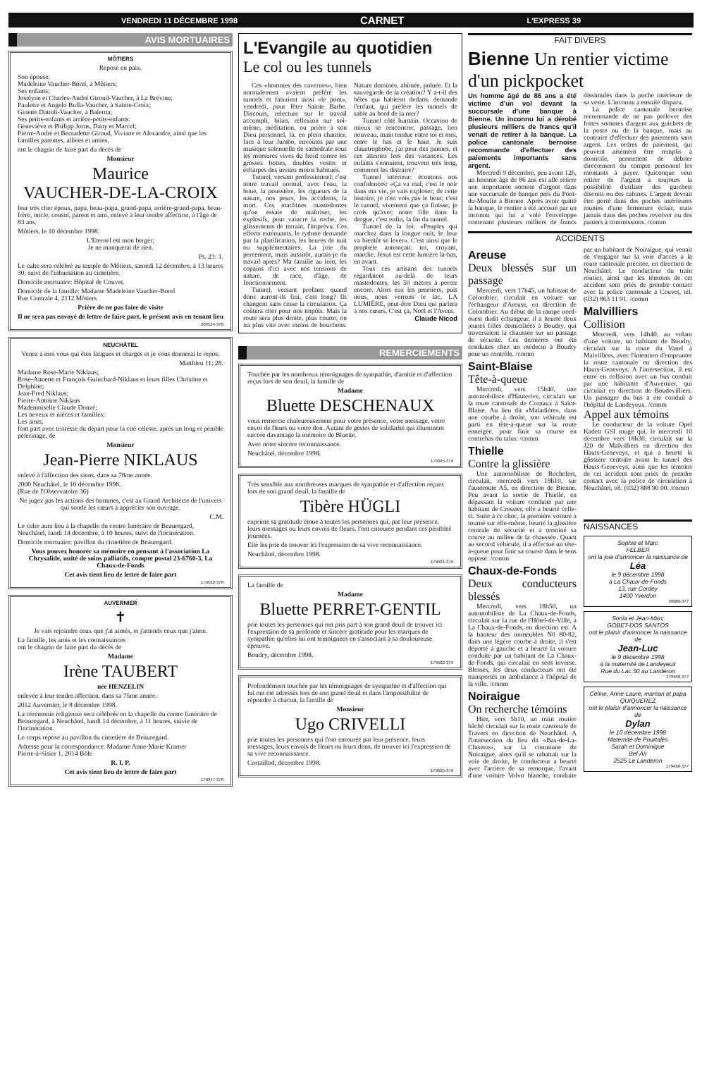VENDREDI 11 DÉCEMBRE 1998 CARNET L'EXPRESS 39
AVIS MORTUAIRES
MÔTIERS
Repose en paix.
Son épouse:
Madeleine Vaucher-Borel, à Môtiers;
Ses enfants:
Joselyne et Charles-André Giroud-Vaucher, à La Brévine;
Paulette et Angelo Bulla-Vaucher, à Sainte-Croix;
Ginette Dattoli-Vaucher, à Balerna;
Ses petits-enfants et arrière-petits-enfants:
Geneviève et Philipp Jorns, Dany et Marcel;
Pierre-André et Bernadette Giroud, Viviane et Alexandre, ainsi que les familles parentes, alliées et amies,
ont le chagrin de faire part du décès de
Monsieur
Maurice
VAUCHER-DE-LA-CROIX
leur très cher époux, papa, beau-papa, grand-papa, arrière-grand-papa, beau-frère, oncle, cousin, parent et ami, enlevé à leur tendre affection, à l'âge de 83 ans.
Môtiers, le 10 décembre 1998.
L'Eternel est mon berger;
Je ne manquerai de rien.
Ps. 23: 1.
Le culte sera célébré au temple de Môtiers, samedi 12 décembre, à 13 heures 30, suivi de l'inhumation au cimetière.
Domicile mortuaire: Hôpital de Couvet.
Domicile de la famille: Madame Madeleine Vaucher-Borel
Rue Centrale 4, 2112 Môtiers
Prière de ne pas faire de visite
Il ne sera pas envoyé de lettre de faire part, le présent avis en tenant lieu
206524-378
NEUCHÂTEL
Venez à moi vous qui êtes fatigués et chargés et je vous donnerai le repos.
Matthieu 11: 28.
Madame Rose-Marie Niklaus;
Rose-Annette et François Guinchard-Niklaus et leurs filles Christine et Delphine;
Jean-Fred Niklaus;
Pierre-Antoine Niklaus
Mademoiselle Claude Donzé;
Les neveux et nièces et familles;
Les amis,
font part avec tristesse du départ pour la cité céleste, après un long et pénible pèlerinage, de
Monsieur
Jean-Pierre NIKLAUS
enlevé à l'affection des siens, dans sa 78me année.
2000 Neuchâtel, le 10 décembre 1998.
(Rue de l'Observatoire 36)
Ne jugez pas les actions des hommes, c'est au Grand Architecte de l'univers qui sonde les cœurs à apprécier son ouvrage.
C.M.
Le culte aura lieu à la chapelle du centre funéraire de Beauregard, Neuchâtel, lundi 14 décembre, à 10 heures, suivi de l'incinération.
Domicile mortuaire: pavillon du cimetière de Beauregard.
Vous pouvez honorer sa mémoire en pensant à l'association La Chrysalide, unité de soins palliatifs, compte postal 23-6760-3, La Chaux-de-Fonds
Cet avis tient lieu de lettre de faire part
179532-378
AUVERNIER
✝
Je vais rejoindre ceux que j'ai aimés, et j'attends ceux que j'aime.
La famille, les amis et les connaissances
ont le chagrin de faire part du décès de
Madame
Irène TAUBERT
née HENZELIN
enlevée à leur tendre affection, dans sa 75me année.
2012 Auvernier, le 8 décembre 1998.
La cérémonie religieuse sera célébrée en la chapelle du centre funéraire de Beauregard, à Neuchâtel, lundi 14 décembre, à 11 heures, suivie de l'incinération.
Le corps repose au pavillon du cimetière de Beauregard.
Adresse pour la correspondance: Madame Anne-Marie Kramer
Pierre-à-Sisier 1, 2014 Bôle
R. I. P.
Cet avis tient lieu de lettre de faire part
179347-378
L'Evangile au quotidien
Le col ou les tunnels
Ces «hommes des cavernes», bien normalement avaient préféré les tunnels et faisaient ainsi «le pont», vendredi, pour fêter Sainte Barbe. Discours, relecture sur le travail accompli, bilan, réflexion sur soi-même, méditation, ou prière à son Dieu personnel, là, en plein chantier, face à leur Jumbo, envoûtés par une musique solennelle de cathédrale sous les morsures vives du froid contre les grosses bottes, doubles vestes et écharpes des invités moins habitués.
Tunnel, versant professionnel: c'est notre travail normal, avec l'eau, la boue, la poussière, les rigueurs de la nature, nos peurs, les accidents, la mort. Ces machines mastodontes qu'on essaie de maîtriser, les explosifs, pour vaincre la roche, les glissements de terrain, l'imprévu. Ces efforts exténuants, le rythme demandé par la planification, les heures de nuit ou supplémentaires. La joie du percement, mais aussitôt, aurais-je du travail après? Ma famille au loin, les copains d'ici avec nos tensions de nature, de race, d'âge, de fonctionnement.
Tunnel, versant profane: quand donc auront-ils fini, c'est long? Ils changent sans cesse la circulation. Ça coûtera cher pour nos impôts. Mais la route sera plus droite, plus courte, on ira plus vite avec moins de bouchons. Nature dominée, abîmée, poluée. Et la sauvegarde de la création? Y a-t-il des bêtes qui habitent dedans, demande l'enfant, qui préfère les tunnels de sable au bord de la mer?
Tunnel côté humain. Occasion de mieux se rencontrer, passage, lien nouveau, main tendue entre toi et moi, entre le bas et le haut. Je suis claustrophobe, j'ai peur des pannes, et ces attentes lors des vacances. Les enfants s'ennuient, trouvent très long, comment les distraire?
Tunnel intérieur: écoutons nos confidences: «Ça va mal, c'est le noir dans ma vie, je vais exploser; de cette histoire, je n'en vois pas le bout; c'est le tunnel, vivement que ça finisse; je crois qu'avec notre fille dans la drogue, c'est enfin, la fin du tunnel.
Tunnel de la foi: «Peuples qui marchez dans la longue nuit, le Jour va bientôt se lever». C'est ainsi que le prophète annonçait: toi, croyant, marche, Jésus est cette lumière là-bas, en avant.
Tous ces artisans des tunnels regardaient au-delà de leurs mastodontes, les 50 mètres à percer encore. Alors eux les premiers, puis nous, nous verrons le lac, LA LUMIÈRE, peut-être Dieu qui parlera à nos cœurs. C'est ça, Noël et l'Avent.
Claude Nicod
REMERCIEMENTS
Touchée par les nombreux témoignages de sympathie, d'amitié et d'affection reçus lors de son deuil, la famille de
Madame
Bluette DESCHENAUX
vous remercie chaleureusement pour votre présence, votre message, votre envoi de fleurs ou votre don. Autant de gestes de solidarité qui illuminent encore davantage la mémoire de Bluette.
Avec notre sincère reconnaissance.
Neuchâtel, décembre 1998.
179345-379
Très sensible aux nombreuses marques de sympathie et d'affection reçues lors de son grand deuil, la famille de
Tibère HÜGLI
exprime sa gratitude émue à toutes les personnes qui, par leur présence, leurs messages ou leurs envois de fleurs, l'ont entourée pendant ces pénibles journées.
Elle les prie de trouver ici l'expression de sa vive reconnaissance.
Neuchâtel, décembre 1998.
179521-379
La famille de
Madame
Bluette PERRET-GENTIL
prie toutes les personnes qui ont pris part à son grand deuil de trouver ici l'expression de sa profonde et sincère gratitude pour les marques de sympathie qu'elles lui ont témoignées en s'associant à sa douloureuse épreuve.
Boudry, décembre 1998.
179522-379
Profondément touchée par les témoignages de sympathie et d'affection qui lui ont été adressés lors de son grand deuil et dans l'impossibilité de répondre à chacun, la famille de
Monsieur
Ugo CRIVELLI
prie toutes les personnes qui l'ont entourée par leur présence, leurs messages, leurs envois de fleurs ou leurs dons, de trouver ici l'expression de sa vive reconnaissance.
Cortaillod, décembre 1998.
179525-379
FAIT DIVERS
Bienne Un rentier victime d'un pickpocket
Un homme âgé de 86 ans a été victime d'un vol devant la succursale d'une banque à Bienne. Un inconnu lui a dérobé plusieurs milliers de francs qu'il venait de retirer à la banque. La police cantonale bernoise recommande d'effectuer des paiements importants sans argent.
Mercredi 9 décembre, peu avant 12h, un homme âgé de 86 ans est allé retirer une importante somme d'argent dans une succursale de banque près du Pont-du-Moulin à Bienne. Après avoir quitté la banque, le rentier a été accosté par un inconnu qui lui a volé l'enveloppe contenant plusieurs milliers de francs dissimulés dans la poche intérieure de sa veste. L'inconnu a ensuite disparu.
La police cantonale bernoise recommande de ne pas prélever des fortes sommes d'argent aux guichets de la poste ou de la banque, mais au contraire d'effectuer des paiements sans argent. Les ordres de paiement, qui peuvent aisément être remplis à domicile, permettent de débiter directement du compte personnel les montants à payer. Quiconque veut retirer de l'argent a toujours la possibilité d'utiliser des guichets discrets ou des cabines. L'argent devrait être porté dans des poches intérieures munies d'une fermeture éclair, mais jamais dans des poches revolver ou des paniers à commissions. /comm
ACCIDENTS
Areuse
Deux blessés sur un passage
Mercredi, vers 17h45, un habitant de Colombier, circulait en voiture sur l'échangeur d'Areuse, en direction de Colombier. Au début de la rampe nord-ouest dudit échangeur, il a heurté deux jeunes filles domiciliées à Boudry, qui traversaient la chaussée sur un passage de sécurité. Ces dernières ont été conduites chez un médecin à Boudry pour un contrôle. /comm
Saint-Blaise
Tête-à-queue
Mercredi, vers 15h40, une automobiliste d'Hauterive, circulait sur la route cantonale de Cornaux à Saint-Blaise. Au lieu dit «Maladière», dans une courbe à droite, son véhicule est parti en tête-à-queue sur la route enneigée, pour finir sa course en contrebas du talus. /comm
Thielle
Contre la glissière
Une automobiliste de Rochefort, circulait, mercredi vers 18h10, sur l'autoroute A5, en direction de Bienne. Peu avant la sortie de Thielle, en dépassant la voiture conduite par une habitant de Cressier, elle a heurté celle-ci. Suite à ce choc, la première voiture a tourné sur elle-même, heurté la glissière centrale de sécurité et a terminé sa course au milieu de la chaussée. Quant au second véhicule, il a effectué un tête-à-queue pour finir sa course dans le sens opposé. /comm
Chaux-de-Fonds
Deux conducteurs blessés
Mercredi, vers 18h50, un automobiliste de La Chaux-de-Fonds, circulait sur la rue de l'Hôtel-de-Ville, à La Chaux-de-Fonds, en direction est. A la hauteur des immeubles N0 80-82, dans une légère courbe à droite, il s'est déporté à gauche et a heurté la voiture conduite par un habitant de La Chaux-de-Fonds, qui circulait en sens inverse. Blessés, les deux conducteurs ont été transportés en ambulance à l'hôpital de la ville. /comm
Noiraigue
On recherche témoins
Hier, vers 5h10, un train routier bâché circulait sur la route cantonale de Travers en direction de Neuchâtel. A l'intersection du lieu dit «Bas-de-La-Clusette», sur la commune de Noiraigue, alors qu'il se rabattait sur la voie de droite, le conducteur a heurté avec l'arrière de sa remorque, l'avant d'une voiture Volvo blanche, conduite par un habitant de Noiraigue, qui venait de s'engager sur la voie d'accès à la route cantonale précitée, en direction de Neuchâtel. Le conducteur du train routier, ainsi que les témoins de cet accident sont priés de prendre contact avec la police cantonale à Couvet, tél. (032) 863 11 91. /comm
Malvilliers
Collision
Mercredi, vers 14h40, au volant d'une voiture, un habitant de Boudry, circulait sur la route du Vanel à Malvilliers, avec l'intention d'emprunter la route cantonale en direction des Hauts-Geneveys. A l'intersection, il est entré en collision avec un bus conduit par une habitante d'Auvernier, qui circulait en direction de Boudevilliers. Un passager du bus a été conduit à l'hôpital de Landeyeux. /comm
Appel aux témoins
Le conducteur de la voiture Opel Kadett GSI rouge qui, le mercredi 10 décembre vers 18h30, circulait sur la J20 de Malvilliers en direction des Hauts-Geneveys, et qui a heurté la glissière centrale avant le tunnel des Hauts-Geneveys, ainsi que les témoins de cet accident sont priés de prendre contact avec la police de circulation à Neuchâtel, tél. (032) 888 90 00. /comm
NAISSANCES
Sophie et Marc
FELBER
ont la joie d'annoncer la naissance de
Léa
le 9 décembre 1998
à La Chaux-de-Fonds
13, rue Cordey
1400 Yverdon
39980-377
Sonia et Jean-Marc
GOBET-DOS SANTOS
ont le plaisir d'annoncer la naissance de
Jean-Luc
le 9 décembre 1998
à la maternité de Landeyeux
Rue du Lac 50 au Landeron
179468-377
Céline, Anne-Laure, maman et papa
QUIQUEREZ
ont le plaisir d'annoncer la naissance de
Dylan
le 10 décembre 1998
Maternité de Pourtalès
Sarah et Dominique
Bel-Air
2525 Le Landeron
179490-377